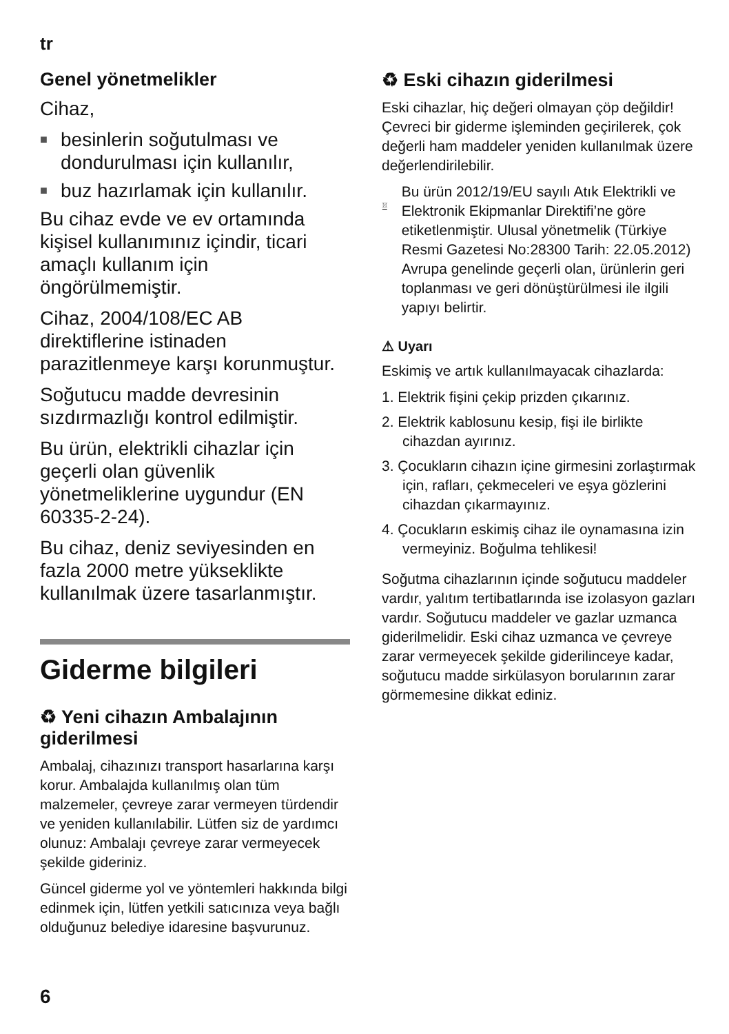tr
Genel yönetmelikler
Cihaz,
■ besinlerin soğutulması ve dondurulması için kullanılır,
■ buz hazırlamak için kullanılır.
Bu cihaz evde ve ev ortamında kişisel kullanımınız içindir, ticari amaçlı kullanım için öngörülmemiştir.
Cihaz, 2004/108/EC AB direktiflerine istinaden parazitlenmeye karşı korunmuştur.
Soğutucu madde devresinin sızdırmazlığı kontrol edilmiştir.
Bu ürün, elektrikli cihazlar için geçerli olan güvenlik yönetmeliklerine uygundur (EN 60335-2-24).
Bu cihaz, deniz seviyesinden en fazla 2000 metre yükseklikte kullanılmak üzere tasarlanmıştır.
Giderme bilgileri
♻ Yeni cihazın Ambalajının giderilmesi
Ambalaj, cihazınızı transport hasarlarına karşı korur. Ambalajda kullanılmış olan tüm malzemeler, çevreye zarar vermeyen türdendir ve yeniden kullanılabilir. Lütfen siz de yardımcı olunuz: Ambalajı çevreye zarar vermeyecek şekilde gideriniz.
Güncel giderme yol ve yöntemleri hakkında bilgi edinmek için, lütfen yetkili satıcınıza veya bağlı olduğunuz belediye idaresine başvurunuz.
♻ Eski cihazın giderilmesi
Eski cihazlar, hiç değeri olmayan çöp değildir! Çevreci bir giderme işleminden geçirilerek, çok değerli ham maddeler yeniden kullanılmak üzere değerlendirilebilir.
Bu ürün 2012/19/EU sayılı Atık Elektrikli ve Elektronik Ekipmanlar Direktifi’ne göre etiketlenmiştir. Ulusal yönetmelik (Türkiye Resmi Gazetesi No:28300 Tarih: 22.05.2012) Avrupa genelinde geçerli olan, ürünlerin geri toplanması ve geri dönüştürülmesi ile ilgili yapıyı belirtir.
⚠ Uyarı
Eskimiş ve artık kullanılmayacak cihazlarda:
1. Elektrik fişini çekip prizden çıkarınız.
2. Elektrik kablosunu kesip, fişi ile birlikte cihazdan ayırınız.
3. Çocukların cihazın içine girmesini zorlaştırmak için, rafları, çekmeceleri ve eşya gözlerini cihazdan çıkarmayınız.
4. Çocukların eskimiş cihaz ile oynamasına izin vermeyiniz. Boğulma tehlikesi!
Soğutma cihazlarının içinde soğutucu maddeler vardır, yalıtım tertibatlarında ise izolasyon gazları vardır. Soğutucu maddeler ve gazlar uzmanca giderilmelidir. Eski cihaz uzmanca ve çevreye zarar vermeyecek şekilde giderilinceye kadar, soğutucu madde sirkülasyon borularının zarar görmemesine dikkat ediniz.
6